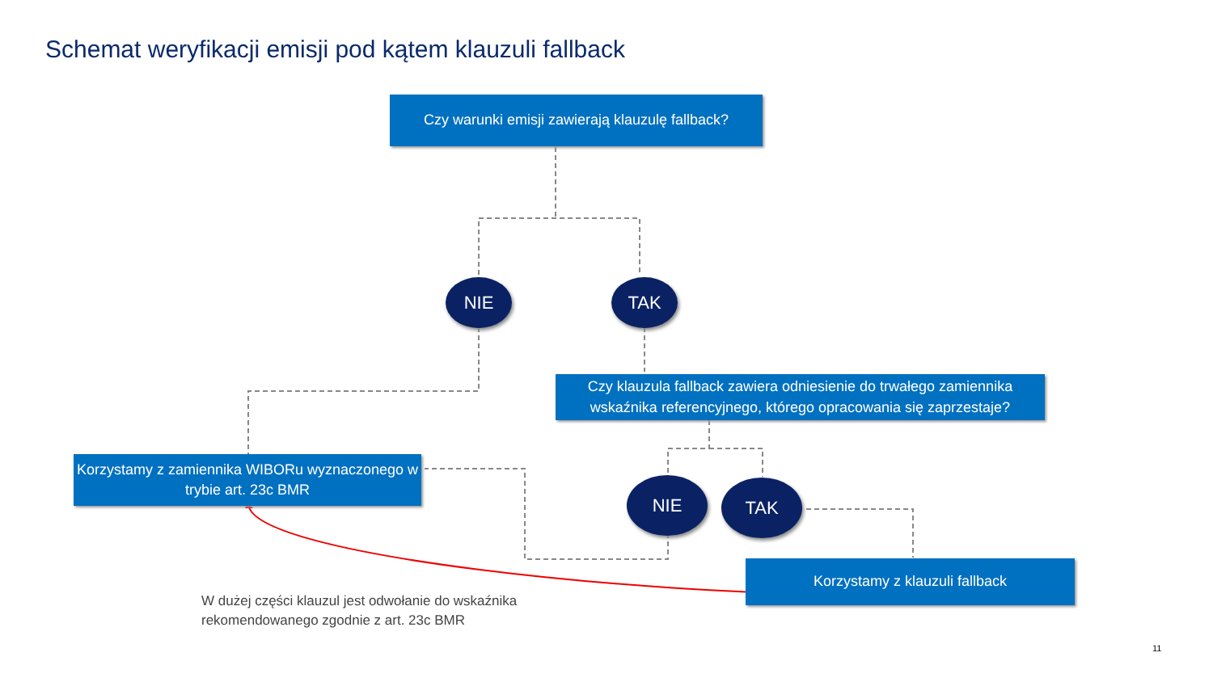Schemat weryfikacji emisji pod kątem klauzuli fallback
Czy warunki emisji zawierają klauzulę fallback?
NIE TAK
Czy klauzula fallback zawiera odniesienie do trwałego zamiennika
wskaźnika referencyjnego, którego opracowania się zaprzestaje?
Korzystamy z zamiennika WIBORu wyznaczonego w
trybie art. 23c BMR
NIE TAK
Korzystamy z klauzuli fallback
W dużej części klauzul jest odwołanie do wskaźnika
rekomendowanego zgodnie z art. 23c BMR
11